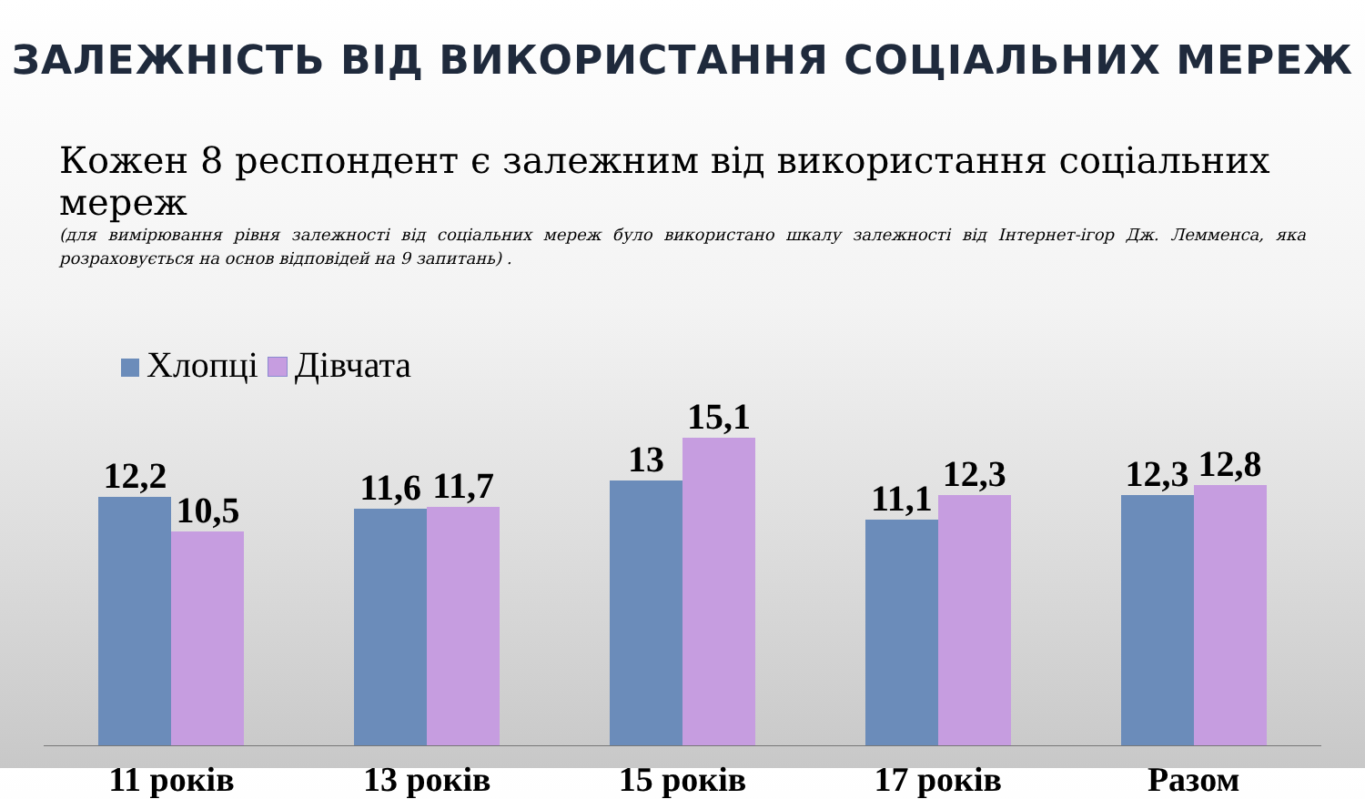ЗАЛЕЖНІСТЬ ВІД ВИКОРИСТАННЯ СОЦІАЛЬНИХ МЕРЕЖ
Кожен 8 респондент є залежним від використання соціальних мереж
(для вимірювання рівня залежності від соціальних мереж було використано шкалу залежності від Інтернет-ігор Дж. Лемменса, яка розраховується на основ відповідей на 9 запитань) .
Хлопці Дівчата
12,2
10,5
11,6
11,7
13
15,1
11,1
12,3
12,3
12,8
11 років 13 років 15 років 17 років Разом